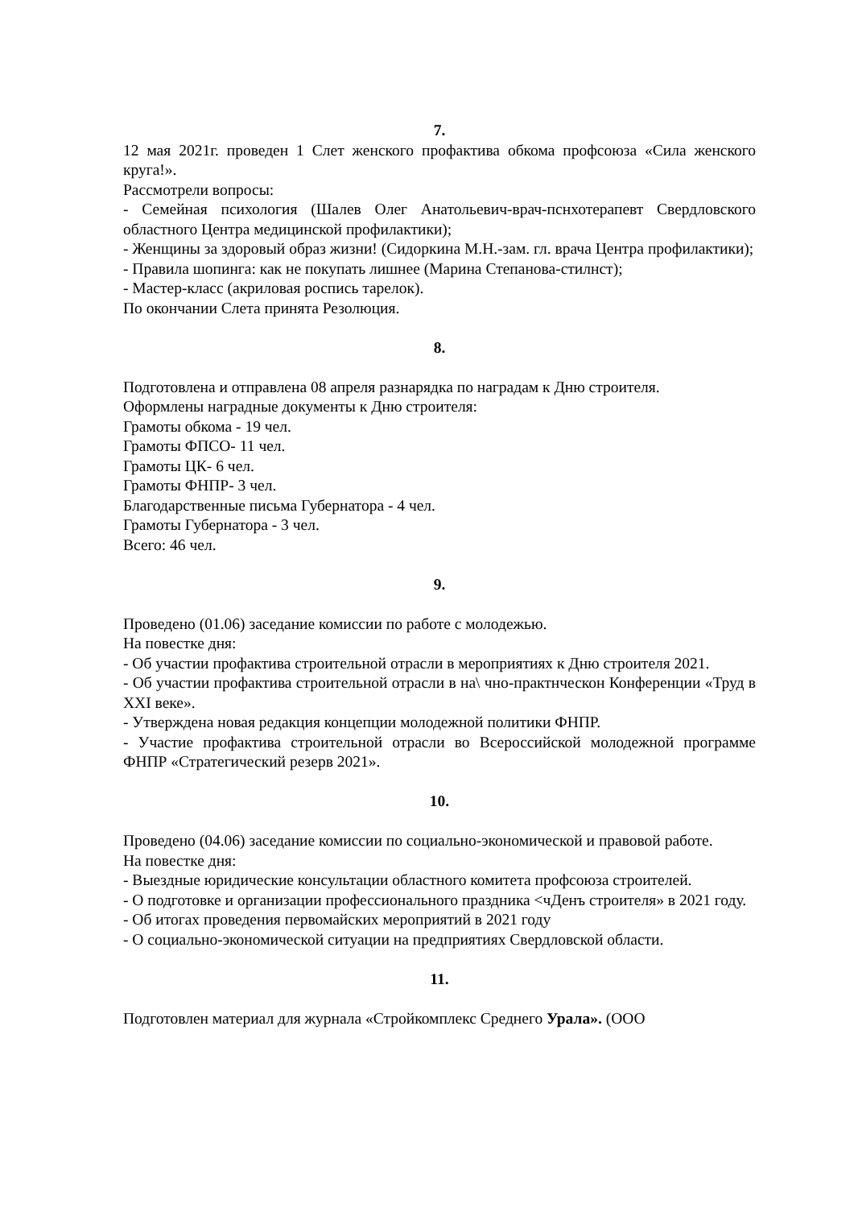7.
12 мая 2021г. проведен 1 Слет женского профактива обкома профсоюза «Сила женского круга!».
Рассмотрели вопросы:
- Семейная психология (Шалев Олег Анатольевич-врач-пснхотерапевт Свердловского областного Центра медицинской профилактики);
- Женщины за здоровый образ жизни! (Сидоркина М.Н.-зам. гл. врача Центра профилактики);
- Правила шопинга: как не покупать лишнее (Марина Степанова-стилнст);
- Мастер-класс (акриловая роспись тарелок).
По окончании Слета принята Резолюция.
8.
Подготовлена и отправлена 08 апреля разнарядка по наградам к Дню строителя.
Оформлены наградные документы к Дню строителя:
Грамоты обкома - 19 чел.
Грамоты ФПСО- 11 чел.
Грамоты ЦК- 6 чел.
Грамоты ФНПР- 3 чел.
Благодарственные письма Губернатора - 4 чел.
Грамоты Губернатора - 3 чел.
Всего: 46 чел.
9.
Проведено (01.06) заседание комиссии по работе с молодежью.
На повестке дня:
- Об участии профактива строительной отрасли в мероприятиях к Дню строителя 2021.
- Об участии профактива строительной отрасли в на\ чно-практнческон Конференции «Труд в XXI веке».
- Утверждена новая редакция концепции молодежной политики ФНПР.
- Участие профактива строительной отрасли во Всероссийской молодежной программе ФНПР «Стратегический резерв 2021».
10.
Проведено (04.06) заседание комиссии по социально-экономической и правовой работе.
На повестке дня:
- Выездные юридические консультации областного комитета профсоюза строителей.
- О подготовке и организации профессионального праздника <чДенъ строителя» в 2021 году.
- Об итогах проведения первомайских мероприятий в 2021 году
- О социально-экономической ситуации на предприятиях Свердловской области.
11.
Подготовлен материал для журнала «Стройкомплекс Среднего Урала». (ООО